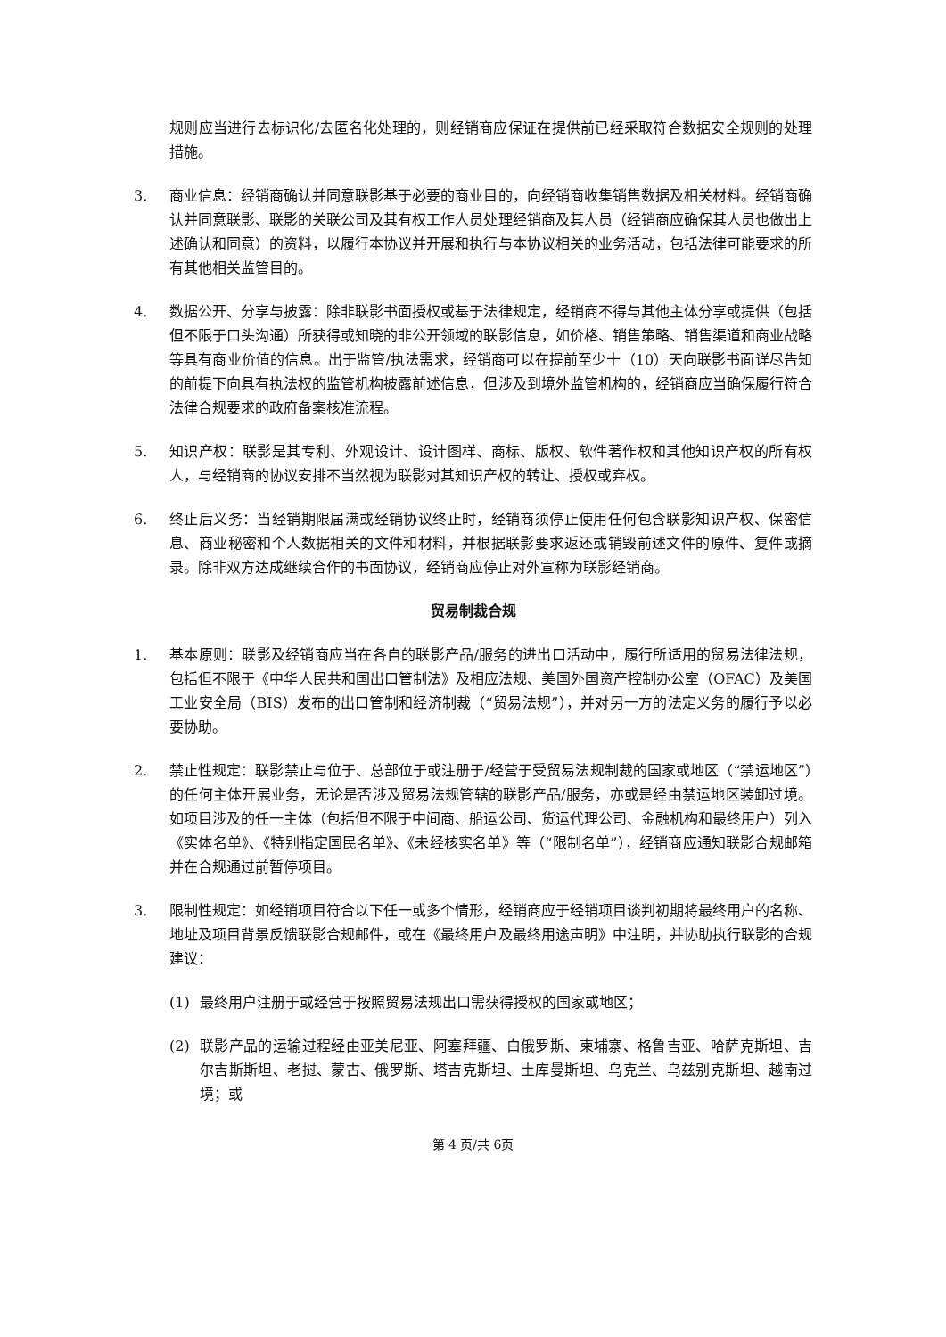规则应当进行去标识化/去匿名化处理的，则经销商应保证在提供前已经采取符合数据安全规则的处理措施。
3. 商业信息：经销商确认并同意联影基于必要的商业目的，向经销商收集销售数据及相关材料。经销商确认并同意联影、联影的关联公司及其有权工作人员处理经销商及其人员（经销商应确保其人员也做出上述确认和同意）的资料，以履行本协议并开展和执行与本协议相关的业务活动，包括法律可能要求的所有其他相关监管目的。
4. 数据公开、分享与披露：除非联影书面授权或基于法律规定，经销商不得与其他主体分享或提供（包括但不限于口头沟通）所获得或知晓的非公开领域的联影信息，如价格、销售策略、销售渠道和商业战略等具有商业价值的信息。出于监管/执法需求，经销商可以在提前至少十（10）天向联影书面详尽告知的前提下向具有执法权的监管机构披露前述信息，但涉及到境外监管机构的，经销商应当确保履行符合法律合规要求的政府备案核准流程。
5. 知识产权：联影是其专利、外观设计、设计图样、商标、版权、软件著作权和其他知识产权的所有权人，与经销商的协议安排不当然视为联影对其知识产权的转让、授权或弃权。
6. 终止后义务：当经销期限届满或经销协议终止时，经销商须停止使用任何包含联影知识产权、保密信息、商业秘密和个人数据相关的文件和材料，并根据联影要求返还或销毁前述文件的原件、复件或摘录。除非双方达成继续合作的书面协议，经销商应停止对外宣称为联影经销商。
贸易制裁合规
1. 基本原则：联影及经销商应当在各自的联影产品/服务的进出口活动中，履行所适用的贸易法律法规，包括但不限于《中华人民共和国出口管制法》及相应法规、美国外国资产控制办公室（OFAC）及美国工业安全局（BIS）发布的出口管制和经济制裁（“贸易法规”），并对另一方的法定义务的履行予以必要协助。
2. 禁止性规定：联影禁止与位于、总部位于或注册于/经营于受贸易法规制裁的国家或地区（“禁运地区”）的任何主体开展业务，无论是否涉及贸易法规管辖的联影产品/服务，亦或是经由禁运地区装卸过境。如项目涉及的任一主体（包括但不限于中间商、船运公司、货运代理公司、金融机构和最终用户）列入《实体名单》、《特别指定国民名单》、《未经核实名单》等（“限制名单”），经销商应通知联影合规邮箱并在合规通过前暂停项目。
3. 限制性规定：如经销项目符合以下任一或多个情形，经销商应于经销项目谈判初期将最终用户的名称、地址及项目背景反馈联影合规邮件，或在《最终用户及最终用途声明》中注明，并协助执行联影的合规建议：
(1) 最终用户注册于或经营于按照贸易法规出口需获得授权的国家或地区；
(2) 联影产品的运输过程经由亚美尼亚、阿塞拜疆、白俄罗斯、柬埔寨、格鲁吉亚、哈萨克斯坦、吉尔吉斯斯坦、老挝、蒙古、俄罗斯、塔吉克斯坦、土库曼斯坦、乌克兰、乌兹别克斯坦、越南过境；或
第 4 页/共 6页